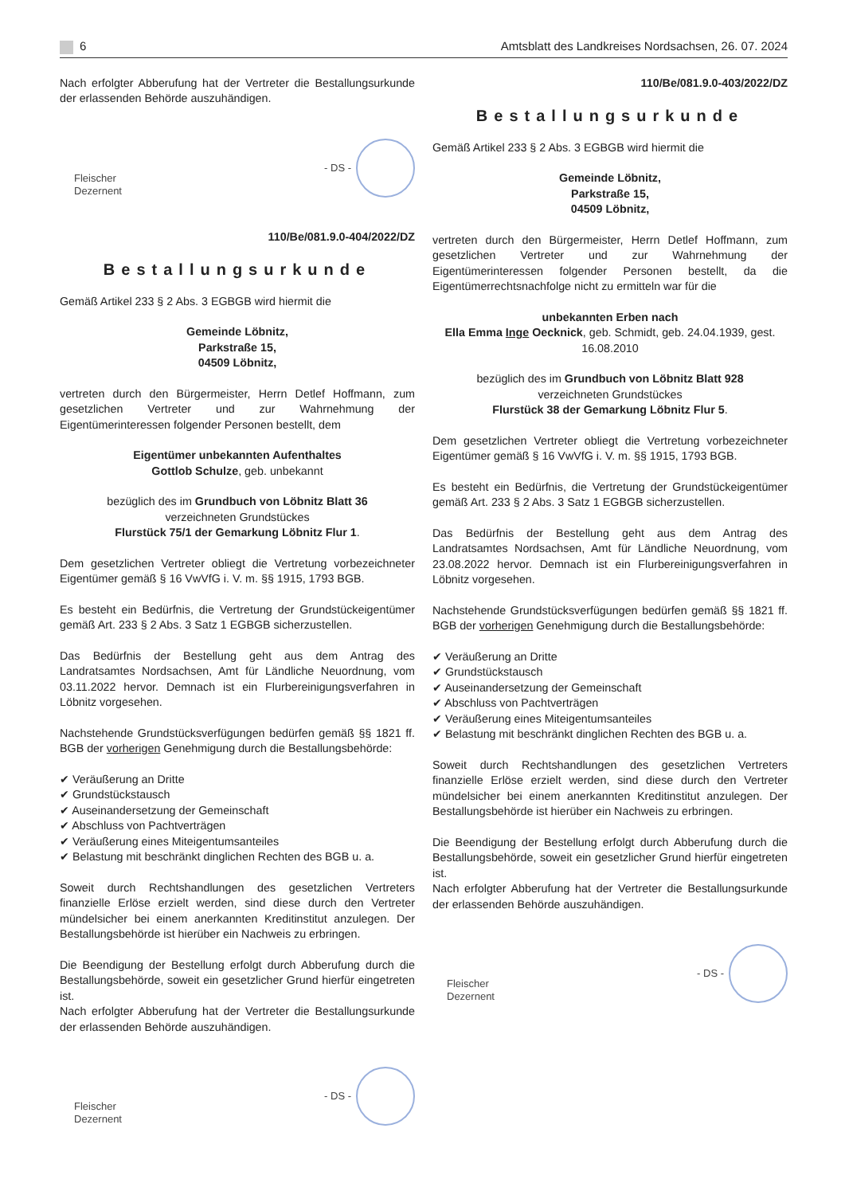6 Amtsblatt des Landkreises Nordsachsen, 26. 07. 2024
Nach erfolgter Abberufung hat der Vertreter die Bestallungsurkunde der erlassenden Behörde auszuhändigen.
Fleischer
Dezernent
- DS -
110/Be/081.9.0-404/2022/DZ
Bestallungsurkunde
Gemäß Artikel 233 § 2 Abs. 3 EGBGB wird hiermit die
Gemeinde Löbnitz,
Parkstraße 15,
04509 Löbnitz,
vertreten durch den Bürgermeister, Herrn Detlef Hoffmann, zum gesetzlichen Vertreter und zur Wahrnehmung der Eigentümerinteressen folgender Personen bestellt, dem
Eigentümer unbekannten Aufenthaltes
Gottlob Schulze, geb. unbekannt
bezüglich des im Grundbuch von Löbnitz Blatt 36
verzeichneten Grundstückes
Flurstück 75/1 der Gemarkung Löbnitz Flur 1.
Dem gesetzlichen Vertreter obliegt die Vertretung vorbezeichneter Eigentümer gemäß § 16 VwVfG i. V. m. §§ 1915, 1793 BGB.
Es besteht ein Bedürfnis, die Vertretung der Grundstückeigentümer gemäß Art. 233 § 2 Abs. 3 Satz 1 EGBGB sicherzustellen.
Das Bedürfnis der Bestellung geht aus dem Antrag des Landratsamtes Nordsachsen, Amt für Ländliche Neuordnung, vom 03.11.2022 hervor. Demnach ist ein Flurbereinigungsverfahren in Löbnitz vorgesehen.
Nachstehende Grundstücksverfügungen bedürfen gemäß §§ 1821 ff. BGB der vorherigen Genehmigung durch die Bestallungsbehörde:
✔ Veräußerung an Dritte
✔ Grundstückstausch
✔ Auseinandersetzung der Gemeinschaft
✔ Abschluss von Pachtverträgen
✔ Veräußerung eines Miteigentumsanteiles
✔ Belastung mit beschränkt dinglichen Rechten des BGB u. a.
Soweit durch Rechtshandlungen des gesetzlichen Vertreters finanzielle Erlöse erzielt werden, sind diese durch den Vertreter mündelsicher bei einem anerkannten Kreditinstitut anzulegen. Der Bestallungsbehörde ist hierüber ein Nachweis zu erbringen.
Die Beendigung der Bestellung erfolgt durch Abberufung durch die Bestallungsbehörde, soweit ein gesetzlicher Grund hierfür eingetreten ist.
Nach erfolgter Abberufung hat der Vertreter die Bestallungsurkunde der erlassenden Behörde auszuhändigen.
Fleischer
Dezernent
- DS -
110/Be/081.9.0-403/2022/DZ
Bestallungsurkunde
Gemäß Artikel 233 § 2 Abs. 3 EGBGB wird hiermit die
Gemeinde Löbnitz,
Parkstraße 15,
04509 Löbnitz,
vertreten durch den Bürgermeister, Herrn Detlef Hoffmann, zum gesetzlichen Vertreter und zur Wahrnehmung der Eigentümerinteressen folgender Personen bestellt, da die Eigentümerrechtsnachfolge nicht zu ermitteln war für die
unbekannten Erben nach
Ella Emma Inge Oecknick, geb. Schmidt, geb. 24.04.1939, gest. 16.08.2010
bezüglich des im Grundbuch von Löbnitz Blatt 928
verzeichneten Grundstückes
Flurstück 38 der Gemarkung Löbnitz Flur 5.
Dem gesetzlichen Vertreter obliegt die Vertretung vorbezeichneter Eigentümer gemäß § 16 VwVfG i. V. m. §§ 1915, 1793 BGB.
Es besteht ein Bedürfnis, die Vertretung der Grundstückeigentümer gemäß Art. 233 § 2 Abs. 3 Satz 1 EGBGB sicherzustellen.
Das Bedürfnis der Bestellung geht aus dem Antrag des Landratsamtes Nordsachsen, Amt für Ländliche Neuordnung, vom 23.08.2022 hervor. Demnach ist ein Flurbereinigungsverfahren in Löbnitz vorgesehen.
Nachstehende Grundstücksverfügungen bedürfen gemäß §§ 1821 ff. BGB der vorherigen Genehmigung durch die Bestallungsbehörde:
✔ Veräußerung an Dritte
✔ Grundstückstausch
✔ Auseinandersetzung der Gemeinschaft
✔ Abschluss von Pachtverträgen
✔ Veräußerung eines Miteigentumsanteiles
✔ Belastung mit beschränkt dinglichen Rechten des BGB u. a.
Soweit durch Rechtshandlungen des gesetzlichen Vertreters finanzielle Erlöse erzielt werden, sind diese durch den Vertreter mündelsicher bei einem anerkannten Kreditinstitut anzulegen. Der Bestallungsbehörde ist hierüber ein Nachweis zu erbringen.
Die Beendigung der Bestellung erfolgt durch Abberufung durch die Bestallungsbehörde, soweit ein gesetzlicher Grund hierfür eingetreten ist.
Nach erfolgter Abberufung hat der Vertreter die Bestallungsurkunde der erlassenden Behörde auszuhändigen.
Fleischer
Dezernent
- DS -